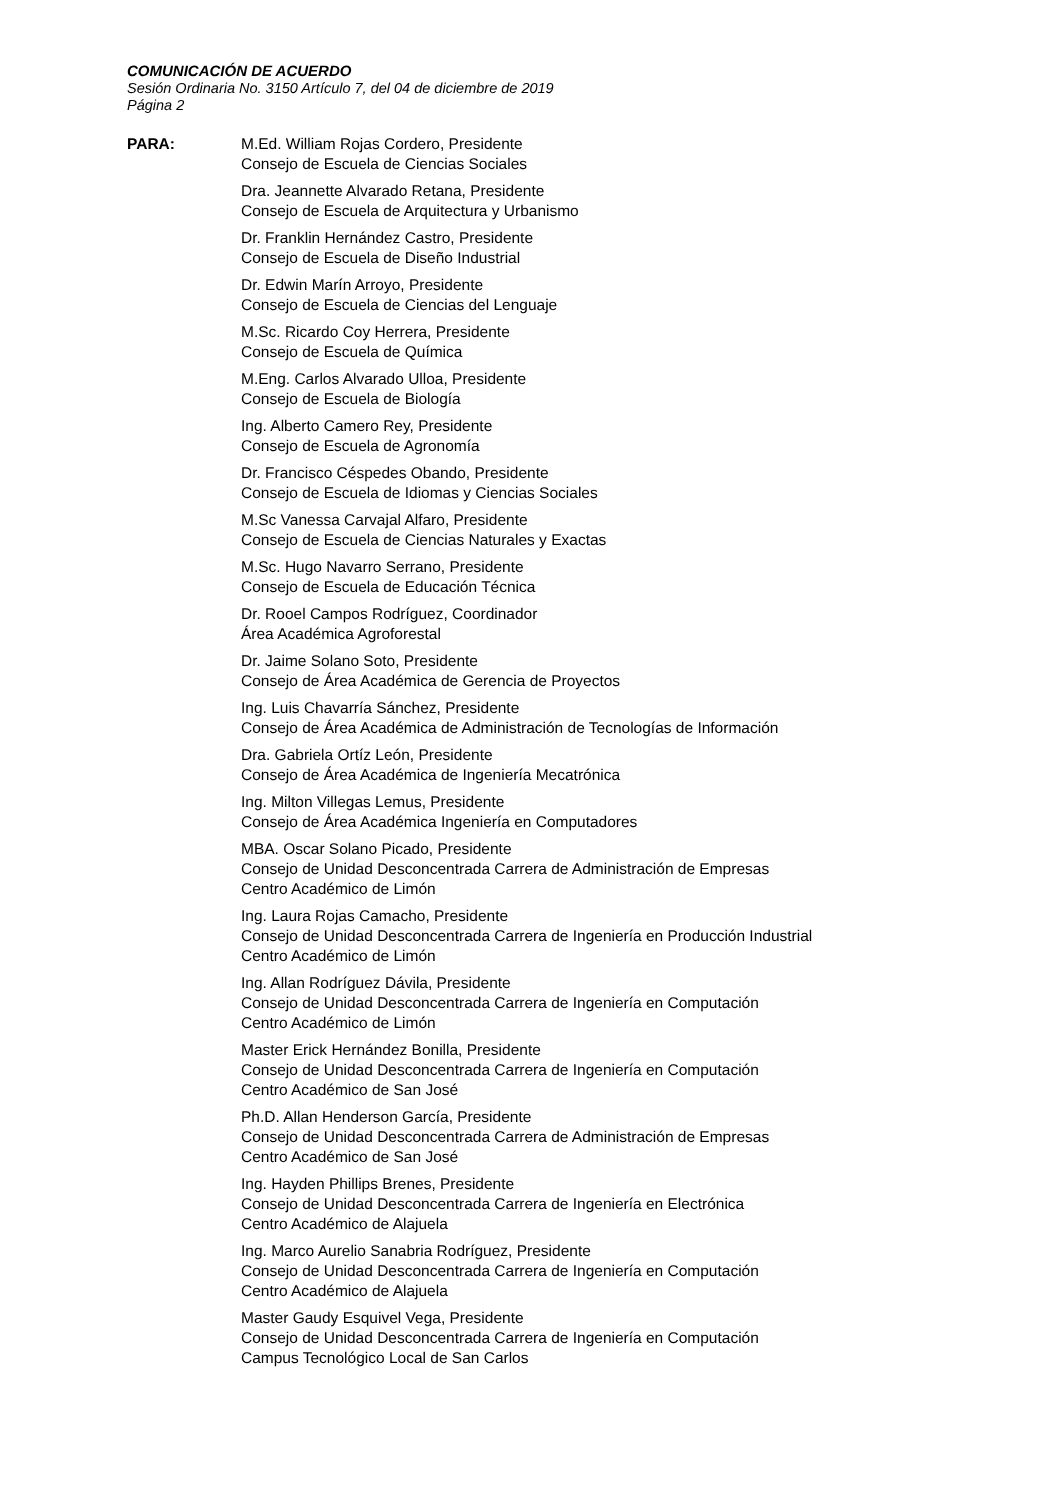COMUNICACIÓN DE ACUERDO
Sesión Ordinaria No. 3150 Artículo 7, del 04 de diciembre de 2019
Página 2
PARA: M.Ed. William Rojas Cordero, Presidente
Consejo de Escuela de Ciencias Sociales
Dra. Jeannette Alvarado Retana, Presidente
Consejo de Escuela de Arquitectura y Urbanismo
Dr. Franklin Hernández Castro, Presidente
Consejo de Escuela de Diseño Industrial
Dr. Edwin Marín Arroyo, Presidente
Consejo de Escuela de Ciencias del Lenguaje
M.Sc. Ricardo Coy Herrera, Presidente
Consejo de Escuela de Química
M.Eng. Carlos Alvarado Ulloa, Presidente
Consejo de Escuela de Biología
Ing. Alberto Camero Rey, Presidente
Consejo de Escuela de Agronomía
Dr. Francisco Céspedes Obando, Presidente
Consejo de Escuela de Idiomas y Ciencias Sociales
M.Sc Vanessa Carvajal Alfaro, Presidente
Consejo de Escuela de Ciencias Naturales y Exactas
M.Sc. Hugo Navarro Serrano, Presidente
Consejo de Escuela de Educación Técnica
Dr. Rooel Campos Rodríguez, Coordinador
Área Académica Agroforestal
Dr. Jaime Solano Soto, Presidente
Consejo de Área Académica de Gerencia de Proyectos
Ing. Luis Chavarría Sánchez, Presidente
Consejo de Área Académica de Administración de Tecnologías de Información
Dra. Gabriela Ortíz León, Presidente
Consejo de Área Académica de Ingeniería Mecatrónica
Ing. Milton Villegas Lemus, Presidente
Consejo de Área Académica Ingeniería en Computadores
MBA. Oscar Solano Picado, Presidente
Consejo de Unidad Desconcentrada Carrera de Administración de Empresas
Centro Académico de Limón
Ing. Laura Rojas Camacho, Presidente
Consejo de Unidad Desconcentrada Carrera de Ingeniería en Producción Industrial
Centro Académico de Limón
Ing. Allan Rodríguez Dávila, Presidente
Consejo de Unidad Desconcentrada Carrera de Ingeniería en Computación
Centro Académico de Limón
Master Erick Hernández Bonilla, Presidente
Consejo de Unidad Desconcentrada Carrera de Ingeniería en Computación
Centro Académico de San José
Ph.D. Allan Henderson García, Presidente
Consejo de Unidad Desconcentrada Carrera de Administración de Empresas
Centro Académico de San José
Ing. Hayden Phillips Brenes, Presidente
Consejo de Unidad Desconcentrada Carrera de Ingeniería en Electrónica
Centro Académico de Alajuela
Ing. Marco Aurelio Sanabria Rodríguez, Presidente
Consejo de Unidad Desconcentrada Carrera de Ingeniería en Computación
Centro Académico de Alajuela
Master Gaudy Esquivel Vega, Presidente
Consejo de Unidad Desconcentrada Carrera de Ingeniería en Computación
Campus Tecnológico Local de San Carlos